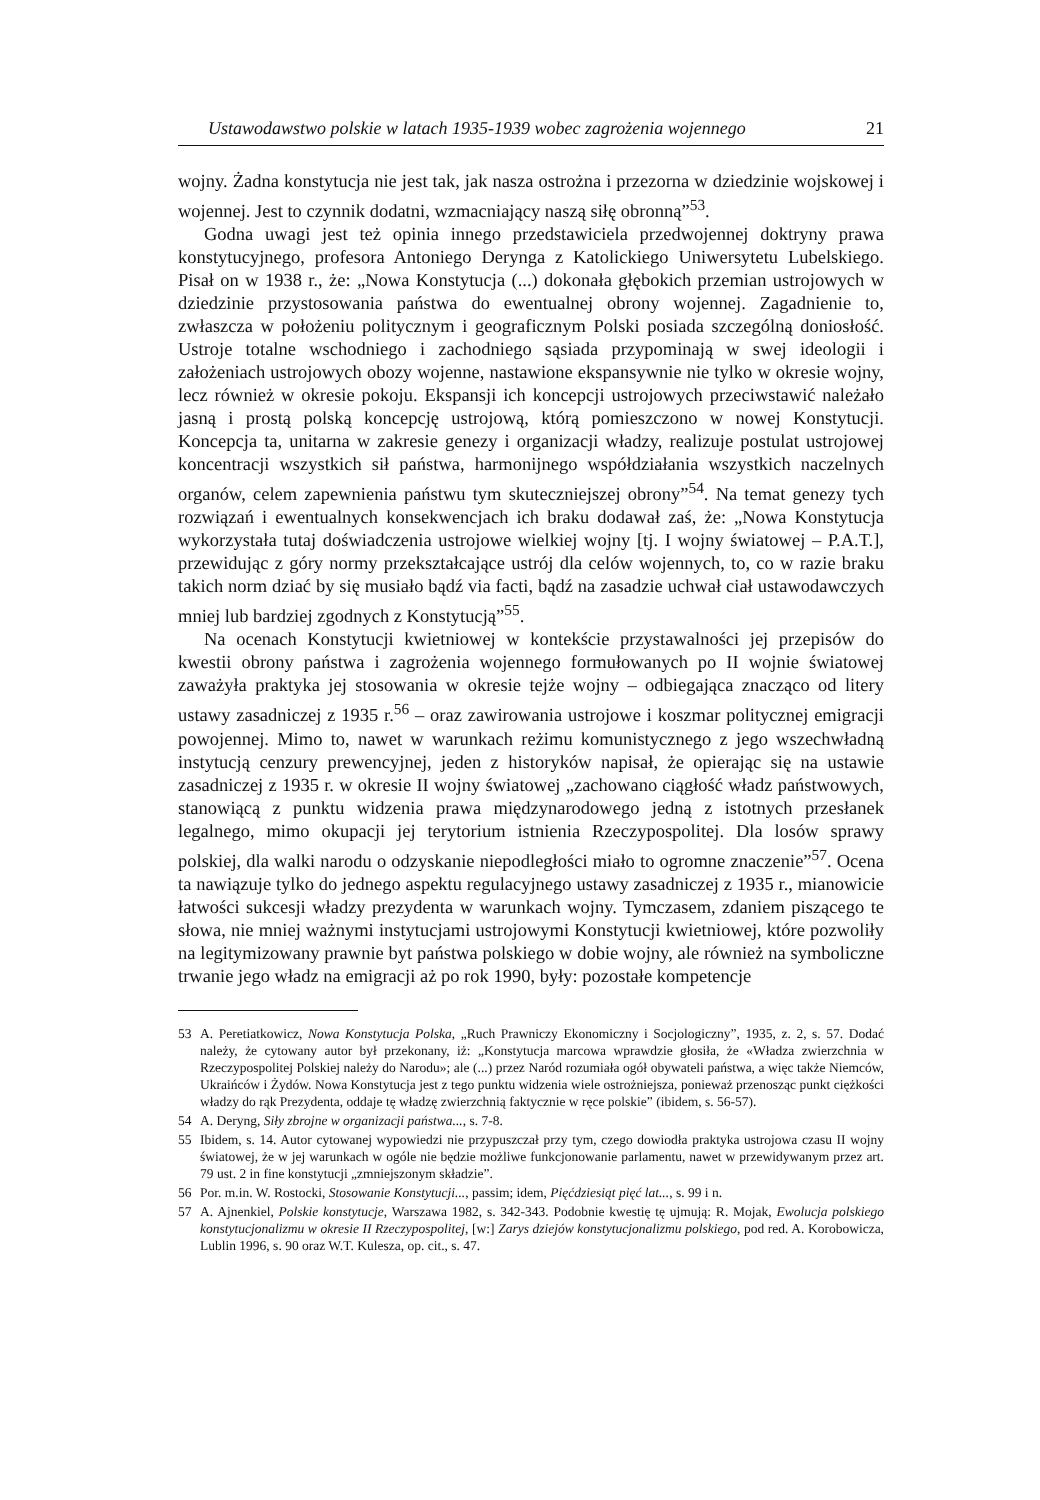Ustawodawstwo polskie w latach 1935-1939 wobec zagrożenia wojennego 21
wojny. Żadna konstytucja nie jest tak, jak nasza ostrożna i przezorna w dziedzinie wojskowej i wojennej. Jest to czynnik dodatni, wzmacniający naszą siłę obronną”<sup>53</sup>.
Godna uwagi jest też opinia innego przedstawiciela przedwojennej doktryny prawa konstytucyjnego, profesora Antoniego Deryngа z Katolickiego Uniwersytetu Lubelskiego. Pisał on w 1938 r., że: „Nowa Konstytucja (...) dokonała głębokich przemian ustrojowych w dziedzinie przystosowania państwa do ewentualnej obrony wojennej. Zagadnienie to, zwłaszcza w położeniu politycznym i geograficznym Polski posiada szczególną doniosłość. Ustroje totalne wschodniego i zachodniego sąsiada przypominają w swej ideologii i założeniach ustrojowych obozy wojenne, nastawione ekspansywnie nie tylko w okresie wojny, lecz również w okresie pokoju. Ekspansji ich koncepcji ustrojowych przeciwstawić należało jasną i prostą polską koncepcję ustrojową, którą pomieszczono w nowej Konstytucji. Koncepcja ta, unitarna w zakresie genezy i organizacji władzy, realizuje postulat ustrojowej koncentracji wszystkich sił państwa, harmonijnego współdziałania wszystkich naczelnych organów, celem zapewnienia państwu tym skuteczniejszej obrony”<sup>54</sup>. Na temat genezy tych rozwiązań i ewentualnych konsekwencjach ich braku dodawał zaś, że: „Nowa Konstytucja wykorzystała tutaj doświadczenia ustrojowe wielkiej wojny [tj. I wojny światowej – P.A.T.], przewidując z góry normy przekształcające ustrój dla celów wojennych, to, co w razie braku takich norm dziać by się musiało bądź via facti, bądź na zasadzie uchwał ciał ustawodawczych mniej lub bardziej zgodnych z Konstytucją”<sup>55</sup>.
Na ocenach Konstytucji kwietniowej w kontekście przystawalności jej przepisów do kwestii obrony państwa i zagrożenia wojennego formułowanych po II wojnie światowej zaważyła praktyka jej stosowania w okresie tejże wojny – odbiegająca znacząco od litery ustawy zasadniczej z 1935 r.<sup>56</sup> – oraz zawirowania ustrojowe i koszmar politycznej emigracji powojennej. Mimo to, nawet w warunkach reżimu komunistycznego z jego wszechwładną instytucją cenzury prewencyjnej, jeden z historyków napisał, że opierając się na ustawie zasadniczej z 1935 r. w okresie II wojny światowej „zachowano ciągłość władz państwowych, stanowiącą z punktu widzenia prawa międzynarodowego jedną z istotnych przesłanek legalnego, mimo okupacji jej terytorium istnienia Rzeczypospolitej. Dla losów sprawy polskiej, dla walki narodu o odzyskanie niepodległości miało to ogromne znaczenie”<sup>57</sup>. Ocena ta nawiązuje tylko do jednego aspektu regulacyjnego ustawy zasadniczej z 1935 r., mianowicie łatwości sukcesji władzy prezydenta w warunkach wojny. Tymczasem, zdaniem piszącego te słowa, nie mniej ważnymi instytucjami ustrojowymi Konstytucji kwietniowej, które pozwoliły na legitymizowany prawnie byt państwa polskiego w dobie wojny, ale również na symboliczne trwanie jego władz na emigracji aż po rok 1990, były: pozostałe kompetencje
53 A. Peretiatkowicz, Nowa Konstytucja Polska, „Ruch Prawniczy Ekonomiczny i Socjologiczny”, 1935, z. 2, s. 57. Dodać należy, że cytowany autor był przekonany, iż: „Konstytucja marcowa wprawdzie głosiła, że «Władza zwierzchnia w Rzeczypospolitej Polskiej należy do Narodu»; ale (...) przez Naród rozumiała ogół obywateli państwa, a więc także Niemców, Ukraińców i Żydów. Nowa Konstytucja jest z tego punktu widzenia wiele ostrożniejsza, ponieważ przenosząc punkt ciężkości władzy do rąk Prezydenta, oddaje tę władzę zwierzchnią faktycznie w ręce polskie” (ibidem, s. 56-57).
54 A. Deryng, Siły zbrojne w organizacji państwa..., s. 7-8.
55 Ibidem, s. 14. Autor cytowanej wypowiedzi nie przypuszczał przy tym, czego dowiodła praktyka ustrojowa czasu II wojny światowej, że w jej warunkach w ogóle nie będzie możliwe funkcjonowanie parlamentu, nawet w przewidywanym przez art. 79 ust. 2 in fine konstytucji „zmniejszonym składzie”.
56 Por. m.in. W. Rostocki, Stosowanie Konstytucji..., passim; idem, Pięćdziesiąt pięć lat..., s. 99 i n.
57 A. Ajnenkiel, Polskie konstytucje, Warszawa 1982, s. 342-343. Podobnie kwestię tę ujmują: R. Mojak, Ewolucja polskiego konstytucjonalizmu w okresie II Rzeczypospolitej, [w:] Zarys dziejów konstytucjonalizmu polskiego, pod red. A. Korobowicza, Lublin 1996, s. 90 oraz W.T. Kulesza, op. cit., s. 47.